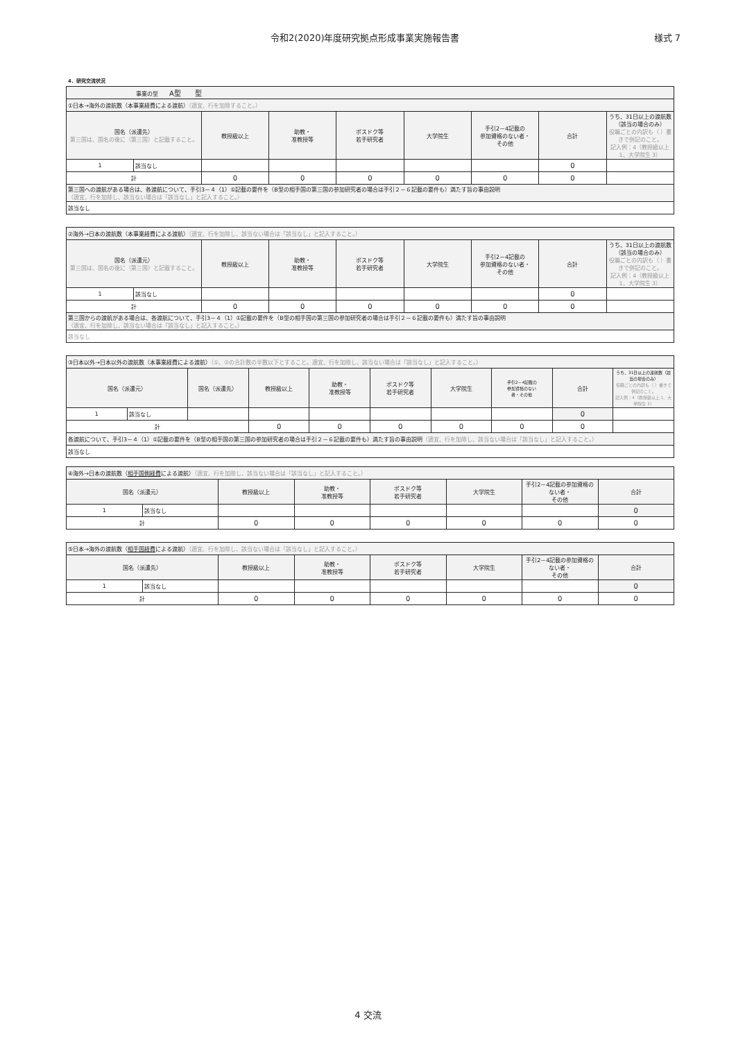令和2(2020)年度研究拠点形成事業実施報告書 様式 7
4．研究交流状況
| 事業の型 A型 型 | | | | | | | | |
| ①日本→海外の渡航数（本事業経費による渡航） （適宜、行を加除すること。） | | | | | | | | |
| 国名（派遣先） 第三国は、国名の後に（第三国）と記載すること。 | | 教授級以上 | 助教・ 准教授等 | ポスドク等 若手研究者 | 大学院生 | 手引2－4記載の 参加資格のない者・ その他 | 合計 | うち、31日以上の渡航数（該当の場合のみ） 役職ごとの内訳も（ ）書きで併記のこと。 記入例：4（教授級以上 1、大学院生 3） |
| 1 | 該当なし | | | | | | 0 | |
| 計 | | 0 | 0 | 0 | 0 | 0 | 0 | |
| 第三国への渡航がある場合は、各渡航について、手引3－４（1）①記載の要件を（B型の相手国の第三国の参加研究者の場合は手引２－６記載の要件も）満たす旨の事由説明 （適宜、行を加除し、該当ない場合は「該当なし」と記入すること。） | | | | | | | | |
| 該当なし | | | | | | | | |
| ②海外→日本の渡航数（本事業経費による渡航） （適宜、行を加除し、該当ない場合は「該当なし」と記入すること。） | | | | | | | | |
| 国名（派遣元） 第三国は、国名の後に（第三国）と記載すること。 | | 教授級以上 | 助教・ 准教授等 | ポスドク等 若手研究者 | 大学院生 | 手引2－4記載の 参加資格のない者・ その他 | 合計 | うち、31日以上の渡航数（該当の場合のみ） 役職ごとの内訳も（ ）書きで併記のこと。 記入例：4（教授級以上 1、大学院生 3） |
| 1 | 該当なし | | | | | | 0 | |
| 計 | | 0 | 0 | 0 | 0 | 0 | 0 | |
| 第三国からの渡航がある場合は、各渡航について、手引3－４（1）①記載の要件を（B型の相手国の第三国の参加研究者の場合は手引２－６記載の要件も）満たす旨の事由説明 （適宜、行を加除し、該当ない場合は「該当なし」と記入すること。） | | | | | | | | |
| 該当なし | | | | | | | | |
| ③日本以外→日本以外の渡航数（本事業経費による渡航） （①、②の合計数の半数以下とすること。適宜、行を加除し、該当ない場合は「該当なし」と記入すること。） | | | | | | | | | |
| 国名（派遣元） | | 国名（派遣先） | 教授級以上 | 助教・ 准教授等 | ポスドク等 若手研究者 | 大学院生 | 手引2－4記載の 参加資格のない 者・その他 | 合計 | うち、31日以上の渡航数（該当の場合のみ） 役職ごとの内訳も（ ）書きで併記のこと。 記入例：4（教授級以上 1、大学院生 3） |
| 1 | 該当なし | | | | | | | 0 | |
| 計 | | | 0 | 0 | 0 | 0 | 0 | 0 | |
| 各渡航について、手引3－４（1）①記載の要件を（B型の相手国の第三国の参加研究者の場合は手引２－６記載の要件も）満たす旨の事由説明 （適宜、行を加除し、該当ない場合は「該当なし」と記入すること。） | | | | | | | | | |
| 該当なし | | | | | | | | | |
| ④海外→日本の渡航数（ 相手国側経費 による渡航） （適宜、行を加除し、該当ない場合は「該当なし」と記入すること。） | | | | | | | |
| 国名（派遣元） | | 教授級以上 | 助教・ 准教授等 | ポスドク等 若手研究者 | 大学院生 | 手引2－4記載の参加資格のない者・ その他 | 合計 |
| 1 | 該当なし | | | | | | 0 |
| 計 | | 0 | 0 | 0 | 0 | 0 | 0 |
| ⑤日本→海外の渡航数（ 相手国経費 による渡航） （適宜、行を加除し、該当ない場合は「該当なし」と記入すること。） | | | | | | | |
| 国名（派遣先） | | 教授級以上 | 助教・ 准教授等 | ポスドク等 若手研究者 | 大学院生 | 手引2－4記載の参加資格のない者・ その他 | 合計 |
| 1 | 該当なし | | | | | | 0 |
| 計 | | 0 | 0 | 0 | 0 | 0 | 0 |
4 交流